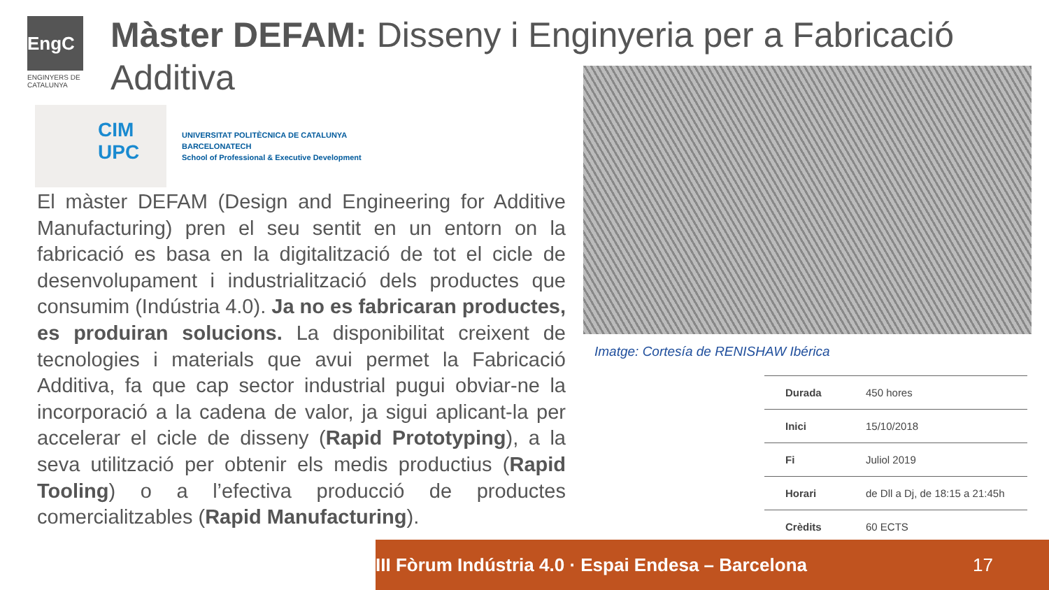EngC
ENGINYERS DE CATALUNYA
Màster DEFAM: Disseny i Enginyeria per a Fabricació Additiva
CIM
UPC
UNIVERSITAT POLITÈCNICA DE CATALUNYA
BARCELONATECH
School of Professional & Executive Development
El màster DEFAM (Design and Engineering for Additive Manufacturing) pren el seu sentit en un entorn on la fabricació es basa en la digitalització de tot el cicle de desenvolupament i industrialització dels productes que consumim (Indústria 4.0). Ja no es fabricaran productes, es produiran solucions. La disponibilitat creixent de tecnologies i materials que avui permet la Fabricació Additiva, fa que cap sector industrial pugui obviar-ne la incorporació a la cadena de valor, ja sigui aplicant-la per accelerar el cicle de disseny (Rapid Prototyping), a la seva utilització per obtenir els medis productius (Rapid Tooling) o a l’efectiva producció de productes comercialitzables (Rapid Manufacturing).
Imatge: Cortesía de RENISHAW Ibérica
| Durada | 450 hores |
| Inici | 15/10/2018 |
| Fi | Juliol 2019 |
| Horari | de Dll a Dj, de 18:15 a 21:45h |
| Crèdits | 60 ECTS |
III Fòrum Indústria 4.0 · Espai Endesa – Barcelona 17